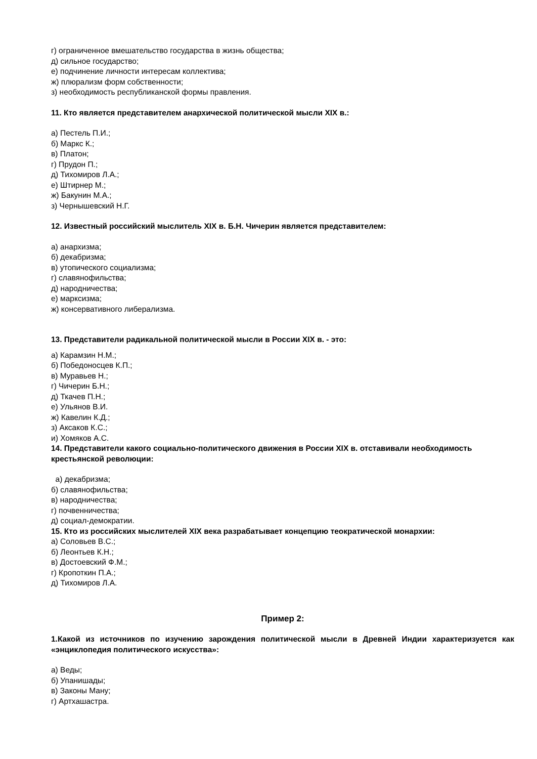г) ограниченное вмешательство государства в жизнь общества;
д) сильное государство;
е) подчинение личности интересам коллектива;
ж) плюрализм форм собственности;
з) необходимость республиканской формы правления.
11. Кто является представителем анархической политической мысли XIX в.:
а) Пестель П.И.;
б) Маркс К.;
в) Платон;
г) Прудон П.;
д) Тихомиров Л.А.;
е) Штирнер М.;
ж) Бакунин М.А.;
з) Чернышевский Н.Г.
12. Известный российский мыслитель XIX в. Б.Н. Чичерин является представителем:
а) анархизма;
б) декабризма;
в) утопического социализма;
г) славянофильства;
д) народничества;
е) марксизма;
ж) консервативного либерализма.
13. Представители радикальной политической мысли в России XIX в. - это:
а) Карамзин Н.М.;
б) Победоносцев К.П.;
в) Муравьев Н.;
г) Чичерин Б.Н.;
д) Ткачев П.Н.;
е) Ульянов В.И.
ж) Кавелин К.Д.;
з) Аксаков К.С.;
и) Хомяков А.С.
14. Представители какого социально-политического движения в России XIX в. отставивали необходимость крестьянской революции:
а) декабризма;
б) славянофильства;
в) народничества;
г) почвенничества;
д) социал-демократии.
15. Кто из российских мыслителей XIX века разрабатывает концепцию теократической монархии:
а) Соловьев В.С.;
б) Леонтьев К.Н.;
в) Достоевский Ф.М.;
г) Кропоткин П.А.;
д) Тихомиров Л.А.
Пример 2:
1.Какой из источников по изучению зарождения политической мысли в Древней Индии характеризуется как «энциклопедия политического искусства»:
а) Веды;
б) Упанишады;
в) Законы Ману;
г) Артхашастра.